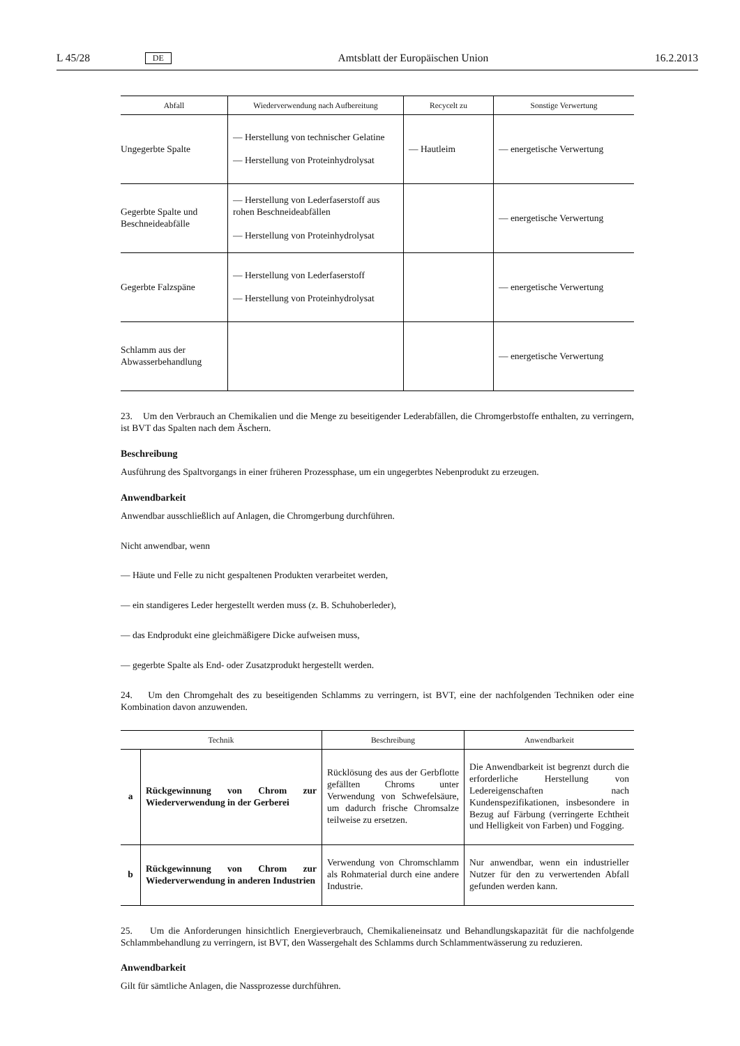L 45/28 DE Amtsblatt der Europäischen Union 16.2.2013
| Abfall | Wiederverwendung nach Aufbereitung | Recycelt zu | Sonstige Verwertung |
| --- | --- | --- | --- |
| Ungegerbte Spalte | — Herstellung von technischer Gelatine — Herstellung von Proteinhydrolysat | — Hautleim | — energetische Verwertung |
| Gegerbte Spalte und Beschneideabfälle | — Herstellung von Lederfaserstoff aus rohen Beschneideabfällen — Herstellung von Proteinhydrolysat | | — energetische Verwertung |
| Gegerbte Falzspäne | — Herstellung von Lederfaserstoff — Herstellung von Proteinhydrolysat | | — energetische Verwertung |
| Schlamm aus der Abwasserbehandlung | | | — energetische Verwertung |
23. Um den Verbrauch an Chemikalien und die Menge zu beseitigender Lederabfällen, die Chromgerbstoffe enthalten, zu verringern, ist BVT das Spalten nach dem Äschern.
Beschreibung
Ausführung des Spaltvorgangs in einer früheren Prozessphase, um ein ungegerbtes Nebenprodukt zu erzeugen.
Anwendbarkeit
Anwendbar ausschließlich auf Anlagen, die Chromgerbung durchführen.
Nicht anwendbar, wenn
— Häute und Felle zu nicht gespaltenen Produkten verarbeitet werden,
— ein standigeres Leder hergestellt werden muss (z. B. Schuhoberleder),
— das Endprodukt eine gleichmäßigere Dicke aufweisen muss,
— gegerbte Spalte als End- oder Zusatzprodukt hergestellt werden.
24. Um den Chromgehalt des zu beseitigenden Schlamms zu verringern, ist BVT, eine der nachfolgenden Techniken oder eine Kombination davon anzuwenden.
| Technik | | Beschreibung | Anwendbarkeit |
| --- | --- | --- | --- |
| a | Rückgewinnung von Chrom zur Wiederverwendung in der Gerberei | Rücklösung des aus der Gerbflotte gefällten Chroms unter Verwendung von Schwefelsäure, um dadurch frische Chromsalze teilweise zu ersetzen. | Die Anwendbarkeit ist begrenzt durch die erforderliche Herstellung von Ledereigenschaften nach Kundenspezifikationen, insbesondere in Bezug auf Färbung (verringerte Echtheit und Helligkeit von Farben) und Fogging. |
| b | Rückgewinnung von Chrom zur Wiederverwendung in anderen Industrien | Verwendung von Chromschlamm als Rohmaterial durch eine andere Industrie. | Nur anwendbar, wenn ein industrieller Nutzer für den zu verwertenden Abfall gefunden werden kann. |
25. Um die Anforderungen hinsichtlich Energieverbrauch, Chemikalieneinsatz und Behandlungskapazität für die nachfolgende Schlammbehandlung zu verringern, ist BVT, den Wassergehalt des Schlamms durch Schlammentwässerung zu reduzieren.
Anwendbarkeit
Gilt für sämtliche Anlagen, die Nassprozesse durchführen.